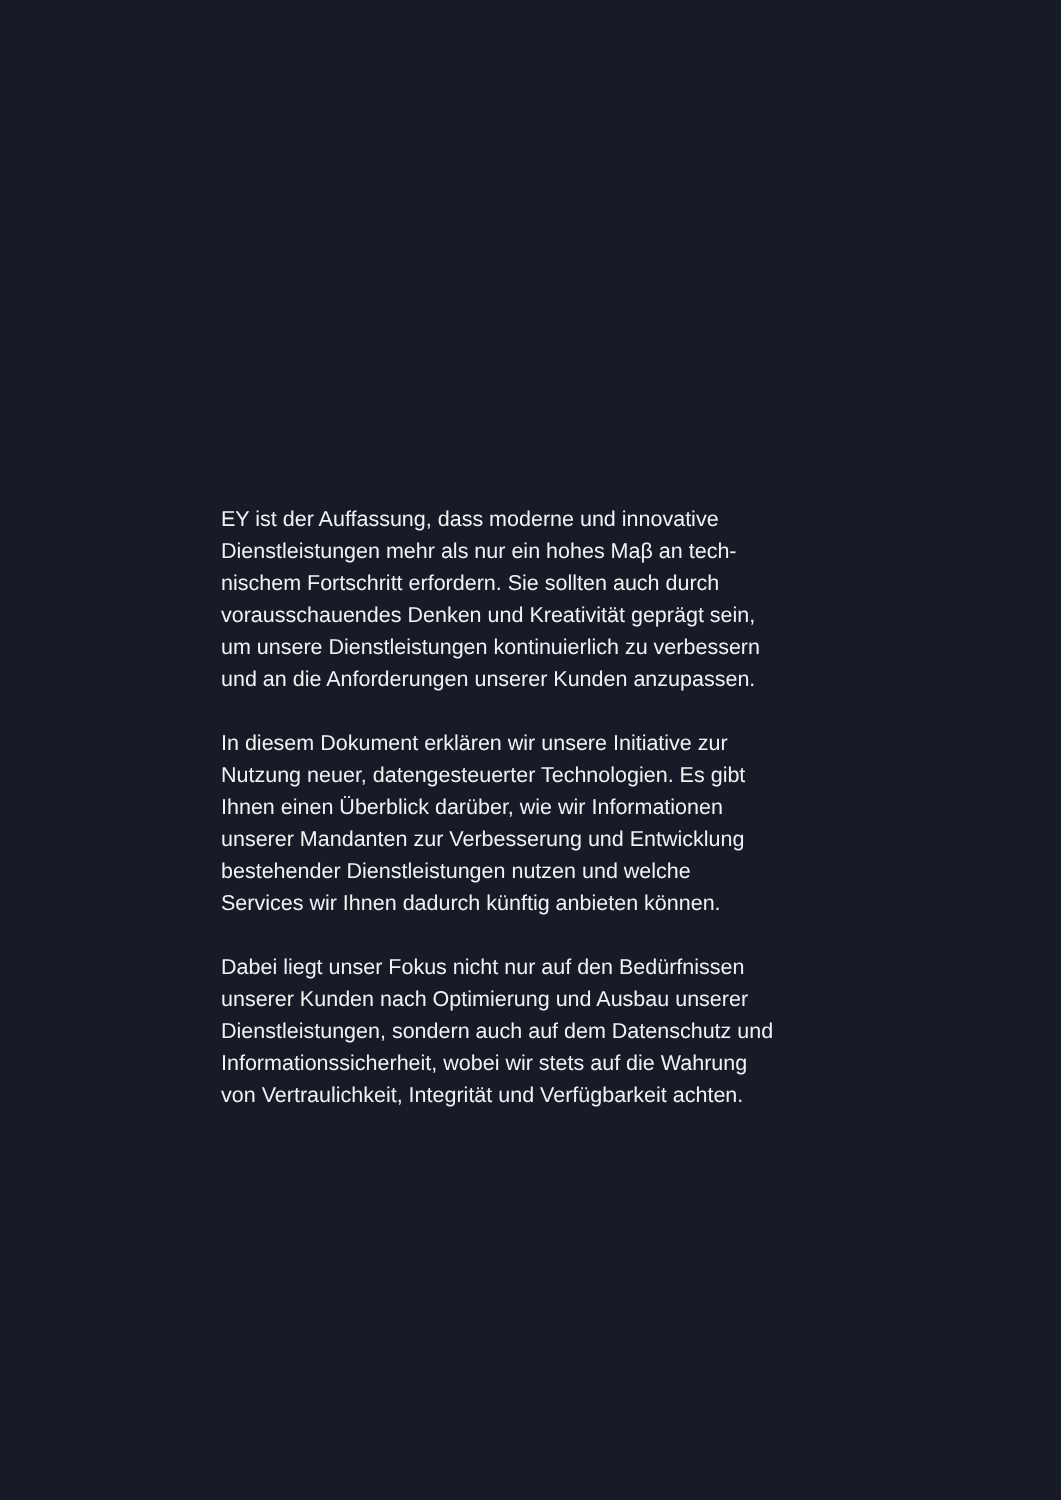EY ist der Auffassung, dass moderne und innovative
Dienstleistungen mehr als nur ein hohes Maβ an tech-
nischem Fortschritt erfordern. Sie sollten auch durch
vorausschauendes Denken und Kreativität geprägt sein,
um unsere Dienstleistungen kontinuierlich zu verbessern
und an die Anforderungen unserer Kunden anzupassen.
In diesem Dokument erklären wir unsere Initiative zur
Nutzung neuer, datengesteuerter Technologien. Es gibt
Ihnen einen Überblick darüber, wie wir Informationen
unserer Mandanten zur Verbesserung und Entwicklung
bestehender Dienstleistungen nutzen und welche
Services wir Ihnen dadurch künftig anbieten können.
Dabei liegt unser Fokus nicht nur auf den Bedürfnissen
unserer Kunden nach Optimierung und Ausbau unserer
Dienstleistungen, sondern auch auf dem Datenschutz und
Informationssicherheit, wobei wir stets auf die Wahrung
von Vertraulichkeit, Integrität und Verfügbarkeit achten.